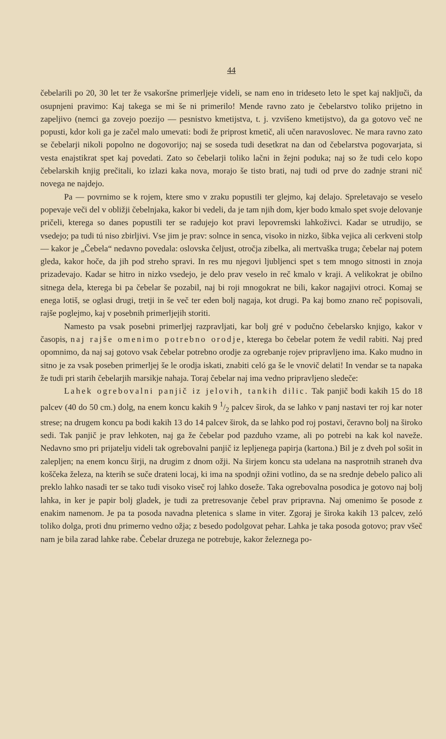44
čebelarili po 20, 30 let ter že vsakoršne primerljeje videli, se nam eno in trideseto leto le spet kaj naključi, da osupnjeni pravimo: Kaj takega se mi še ni primerilo! Mende ravno zato je čebelarstvo toliko prijetno in zapeljivo (nemci ga zovejo poezijo — pesnistvo kmetijstva, t. j. vzvišeno kmetijstvo), da ga gotovo več ne popusti, kdor koli ga je začel malo umevati: bodi že priprost kmetič, ali učen naravoslovec. Ne mara ravno zato se čebelarji nikoli popolno ne dogovorijo; naj se soseda tudi desetkrat na dan od čebelarstva pogovarjata, si vesta enajstikrat spet kaj povedati. Zato so čebelarji toliko lačni in žejni poduka; naj so že tudi celo kopo čebelarskih knjig prečitali, ko izlazi kaka nova, morajo še tisto brati, naj tudi od prve do zadnje strani nič novega ne najdejo.
Pa — povrnimo se k rojem, ktere smo v zraku popustili ter glejmo, kaj delajo. Spreletavajo se veselo popevaje veči del v obližji čebelnjaka, kakor bi vedeli, da je tam njih dom, kjer bodo kmalo spet svoje delovanje pričeli, kterega so danes popustili ter se radujejo kot pravi lepovremski lahkoživci. Kadar se utrudijo, se vsedejo; pa tudi tú niso zbirljivi. Vse jim je prav: solnce in senca, visoko in nizko, šibka vejica ali cerkveni stolp — kakor je „Čebela“ nedavno povedala: oslovska čeljust, otročja zibelka, ali mertvaška truga; čebelar naj potem gleda, kakor hoče, da jih pod streho spravi. In res mu njegovi ljubljenci spet s tem mnogo sitnosti in znoja prizadevajo. Kadar se hitro in nizko vsedejo, je delo prav veselo in reč kmalo v kraji. A velikokrat je obilno sitnega dela, kterega bi pa čebelar še pozabil, naj bi roji mnogokrat ne bili, kakor nagajivi otroci. Komaj se enega lotiš, se oglasi drugi, tretji in še več ter eden bolj nagaja, kot drugi. Pa kaj bomo znano reč popisovali, rajše poglejmo, kaj v posebnih primerljejih storiti.
Namesto pa vsak posebni primerljej razpravljati, kar bolj gré v podučno čebelarsko knjigo, kakor v časopis, naj rajše omenimo potrebno orodje, kterega bo čebelar potem že vedil rabiti. Naj pred opomnimo, da naj saj gotovo vsak čebelar potrebno orodje za ogrebanje rojev pripravljeno ima. Kako mudno in sitno je za vsak poseben primerljej še le orodja iskati, znabiti celó ga še le vnovič delati! In vendar se ta napaka že tudi pri starih čebelarjih marsikje nahaja. Toraj čebelar naj ima vedno pripravljeno sledeče:
Lahek ogrebovalni panjič iz jelovih, tankih dilic. Tak panjič bodi kakih 15 do 18 palcev (40 do 50 cm.) dolg, na enem koncu kakih 9 1/2 palcev širok, da se lahko v panj nastavi ter roj kar noter strese; na drugem koncu pa bodi kakih 13 do 14 palcev širok, da se lahko pod roj postavi, čeravno bolj na široko sedi. Tak panjič je prav lehkoten, naj ga že čebelar pod pazduho vzame, ali po potrebi na kak kol naveže. Nedavno smo pri prijatelju videli tak ogrebovalni panjič iz lepljenega papirja (kartona.) Bil je z dveh pol sošit in zalepljen; na enem koncu širji, na drugim z dnom ožji. Na širjem koncu sta udelana na nasprotnih straneh dva koščeka železa, na kterih se suče drateni locaj, ki ima na spodnji ožini votlino, da se na srednje debelo palico ali preklo lahko nasadi ter se tako tudi visoko viseč roj lahko doseže. Taka ogrebovalna posodica je gotovo naj bolj lahka, in ker je papir bolj gladek, je tudi za pretresovanje čebel prav pripravna. Naj omenimo še posode z enakim namenom. Je pa ta posoda navadna pletenica s slame in viter. Zgoraj je široka kakih 13 palcev, zeló toliko dolga, proti dnu primerno vedno ožja; z besedo podolgovat pehar. Lahka je taka posoda gotovo; prav všeč nam je bila zarad lahke rabe. Čebelar druzega ne potrebuje, kakor železnega po-